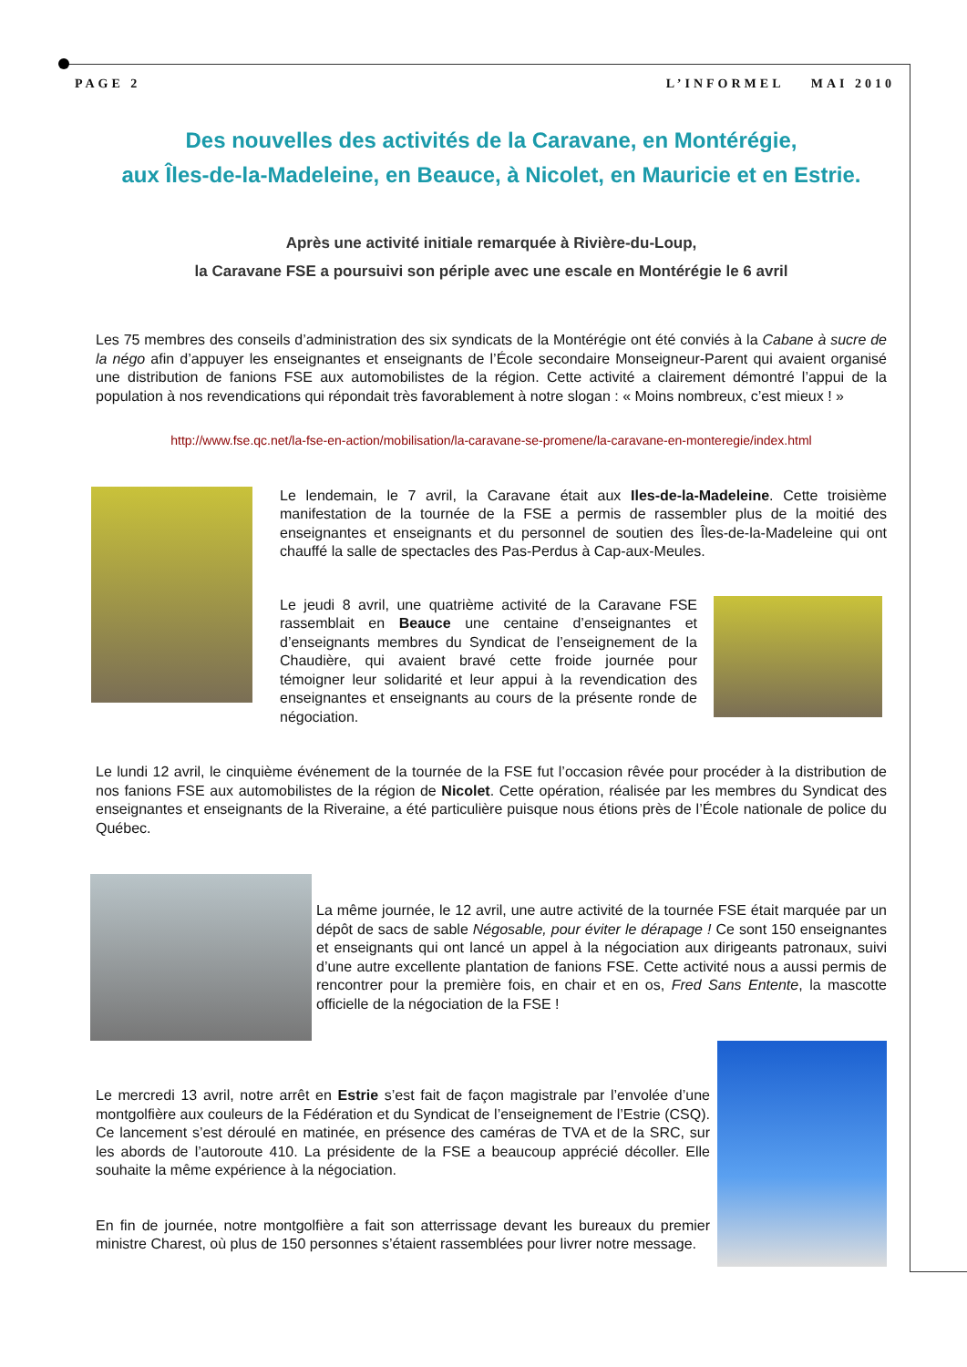PAGE 2 L’INFORMEL MAI 2010
Des nouvelles des activités de la Caravane, en Montérégie,
aux Îles-de-la-Madeleine, en Beauce, à Nicolet, en Mauricie et en Estrie.
Après une activité initiale remarquée à Rivière-du-Loup,
la Caravane FSE a poursuivi son périple avec une escale en Montérégie le 6 avril
Les 75 membres des conseils d’administration des six syndicats de la Montérégie ont été conviés à la Cabane à sucre de la négo afin d’appuyer les enseignantes et enseignants de l’École secondaire Monseigneur-Parent qui avaient organisé une distribution de fanions FSE aux automobilistes de la région. Cette activité a clairement démontré l’appui de la population à nos revendications qui répondait très favorablement à notre slogan : « Moins nombreux, c’est mieux ! »
http://www.fse.qc.net/la-fse-en-action/mobilisation/la-caravane-se-promene/la-caravane-en-monteregie/index.html
Le lendemain, le 7 avril, la Caravane était aux Iles-de-la-Madeleine. Cette troisième manifestation de la tournée de la FSE a permis de rassembler plus de la moitié des enseignantes et enseignants et du personnel de soutien des Îles-de-la-Madeleine qui ont chauffé la salle de spectacles des Pas-Perdus à Cap-aux-Meules.
Le jeudi 8 avril, une quatrième activité de la Caravane FSE rassemblait en Beauce une centaine d’enseignantes et d’enseignants membres du Syndicat de l’enseignement de la Chaudière, qui avaient bravé cette froide journée pour témoigner leur solidarité et leur appui à la revendication des enseignantes et enseignants au cours de la présente ronde de négociation.
Le lundi 12 avril, le cinquième événement de la tournée de la FSE fut l’occasion rêvée pour procéder à la distribution de nos fanions FSE aux automobilistes de la région de Nicolet. Cette opération, réalisée par les membres du Syndicat des enseignantes et enseignants de la Riveraine, a été particulière puisque nous étions près de l’École nationale de police du Québec.
La même journée, le 12 avril, une autre activité de la tournée FSE était marquée par un dépôt de sacs de sable Négosable, pour éviter le dérapage ! Ce sont 150 enseignantes et enseignants qui ont lancé un appel à la négociation aux dirigeants patronaux, suivi d’une autre excellente plantation de fanions FSE. Cette activité nous a aussi permis de rencontrer pour la première fois, en chair et en os, Fred Sans Entente, la mascotte officielle de la négociation de la FSE !
Le mercredi 13 avril, notre arrêt en Estrie s’est fait de façon magistrale par l’envolée d’une montgolfière aux couleurs de la Fédération et du Syndicat de l’enseignement de l’Estrie (CSQ). Ce lancement s’est déroulé en matinée, en présence des caméras de TVA et de la SRC, sur les abords de l’autoroute 410. La présidente de la FSE a beaucoup apprécié décoller. Elle souhaite la même expérience à la négociation.
En fin de journée, notre montgolfière a fait son atterrissage devant les bureaux du premier ministre Charest, où plus de 150 personnes s’étaient rassemblées pour livrer notre message.